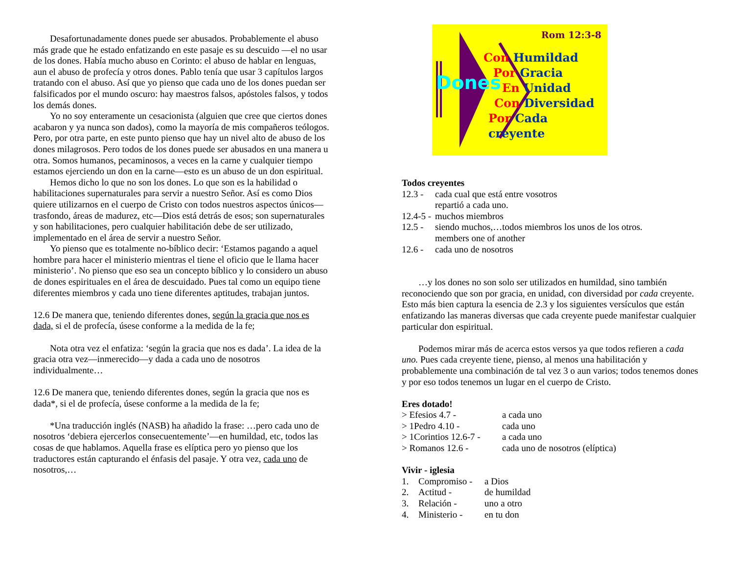Desafortunadamente dones puede ser abusados. Probablemente el abuso más grade que he estado enfatizando en este pasaje es su descuido —el no usar de los dones. Había mucho abuso en Corinto: el abuso de hablar en lenguas, aun el abuso de profecía y otros dones. Pablo tenía que usar 3 capítulos largos tratando con el abuso. Así que yo pienso que cada uno de los dones puedan ser falsificados por el mundo oscuro: hay maestros falsos, apóstoles falsos, y todos los demás dones.
Yo no soy enteramente un cesacionista (alguien que cree que ciertos dones acabaron y ya nunca son dados), como la mayoría de mis compañeros teólogos. Pero, por otra parte, en este punto pienso que hay un nivel alto de abuso de los dones milagrosos. Pero todos de los dones puede ser abusados en una manera u otra. Somos humanos, pecaminosos, a veces en la carne y cualquier tiempo estamos ejerciendo un don en la carne—esto es un abuso de un don espiritual.
Hemos dicho lo que no son los dones. Lo que son es la habilidad o habilitaciones supernaturales para servir a nuestro Señor. Así es como Dios quiere utilizarnos en el cuerpo de Cristo con todos nuestros aspectos únicos—trasfondo, áreas de madurez, etc—Dios está detrás de esos; son supernaturales y son habilitaciones, pero cualquier habilitación debe de ser utilizado, implementado en el área de servir a nuestro Señor.
Yo pienso que es totalmente no-bíblico decir: ‘Estamos pagando a aquel hombre para hacer el ministerio mientras el tiene el oficio que le llama hacer ministerio’. No pienso que eso sea un concepto bíblico y lo considero un abuso de dones espirituales en el área de descuidado. Pues tal como un equipo tiene diferentes miembros y cada uno tiene diferentes aptitudes, trabajan juntos.
12.6 De manera que, teniendo diferentes dones, según la gracia que nos es dada, si el de profecía, úsese conforme a la medida de la fe;
Nota otra vez el enfatiza: ‘según la gracia que nos es dada’. La idea de la gracia otra vez—inmerecido—y dada a cada uno de nosotros individualmente…
12.6 De manera que, teniendo diferentes dones, según la gracia que nos es dada*, si el de profecía, úsese conforme a la medida de la fe;
*Una traducción inglés (NASB) ha añadido la frase: …pero cada uno de nosotros ‘debiera ejercerlos consecuentemente’—en humildad, etc, todos las cosas de que hablamos. Aquella frase es elíptica pero yo pienso que los traductores están capturando el énfasis del pasaje. Y otra vez, cada uno de nosotros,…
Rom 12:3-8
Dones
Con Humildad
Por Gracia
En Unidad
Con Diversidad
Por Cada creyente
Todos creyentes
12.3 - cada cual que está entre vosotros
repartió a cada uno.
12.4-5 - muchos miembros
12.5 - siendo muchos,…todos miembros los unos de los otros.
members one of another
12.6 - cada uno de nosotros
…y los dones no son solo ser utilizados en humildad, sino también reconociendo que son por gracia, en unidad, con diversidad por cada creyente. Esto más bien captura la esencia de 2.3 y los siguientes versículos que están enfatizando las maneras diversas que cada creyente puede manifestar cualquier particular don espiritual.
Podemos mirar más de acerca estos versos ya que todos refieren a cada uno. Pues cada creyente tiene, pienso, al menos una habilitación y probablemente una combinación de tal vez 3 o aun varios; todos tenemos dones y por eso todos tenemos un lugar en el cuerpo de Cristo.
Eres dotado!
> Efesios 4.7 - a cada uno
> 1Pedro 4.10 - cada uno
> 1Corintios 12.6-7 - a cada uno
> Romanos 12.6 - cada uno de nosotros (elíptica)
Vivir - iglesia
1. Compromiso - a Dios
2. Actitud - de humildad
3. Relación - uno a otro
4. Ministerio - en tu don